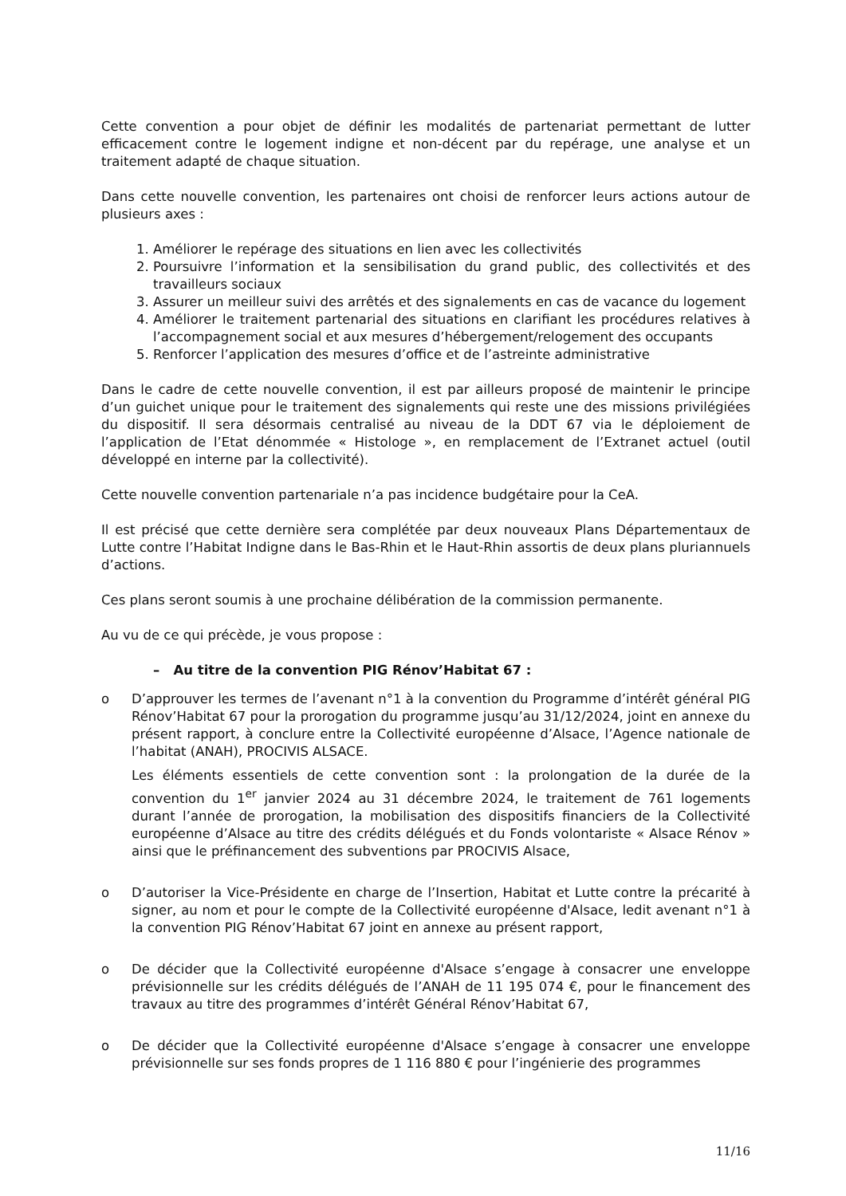Cette convention a pour objet de définir les modalités de partenariat permettant de lutter efficacement contre le logement indigne et non-décent par du repérage, une analyse et un traitement adapté de chaque situation.
Dans cette nouvelle convention, les partenaires ont choisi de renforcer leurs actions autour de plusieurs axes :
1. Améliorer le repérage des situations en lien avec les collectivités
2. Poursuivre l’information et la sensibilisation du grand public, des collectivités et des travailleurs sociaux
3. Assurer un meilleur suivi des arrêtés et des signalements en cas de vacance du logement
4. Améliorer le traitement partenarial des situations en clarifiant les procédures relatives à l’accompagnement social et aux mesures d’hébergement/relogement des occupants
5. Renforcer l’application des mesures d’office et de l’astreinte administrative
Dans le cadre de cette nouvelle convention, il est par ailleurs proposé de maintenir le principe d’un guichet unique pour le traitement des signalements qui reste une des missions privilégiées du dispositif. Il sera désormais centralisé au niveau de la DDT 67 via le déploiement de l’application de l’Etat dénommée « Histologe », en remplacement de l’Extranet actuel (outil développé en interne par la collectivité).
Cette nouvelle convention partenariale n’a pas incidence budgétaire pour la CeA.
Il est précisé que cette dernière sera complétée par deux nouveaux Plans Départementaux de Lutte contre l’Habitat Indigne dans le Bas-Rhin et le Haut-Rhin assortis de deux plans pluriannuels d’actions.
Ces plans seront soumis à une prochaine délibération de la commission permanente.
Au vu de ce qui précède, je vous propose :
– Au titre de la convention PIG Rénov’Habitat 67 :
o D’approuver les termes de l’avenant n°1 à la convention du Programme d’intérêt général PIG Rénov’Habitat 67 pour la prorogation du programme jusqu’au 31/12/2024, joint en annexe du présent rapport, à conclure entre la Collectivité européenne d’Alsace, l’Agence nationale de l’habitat (ANAH), PROCIVIS ALSACE.
Les éléments essentiels de cette convention sont : la prolongation de la durée de la convention du 1<sup>er</sup> janvier 2024 au 31 décembre 2024, le traitement de 761 logements durant l’année de prorogation, la mobilisation des dispositifs financiers de la Collectivité européenne d’Alsace au titre des crédits délégués et du Fonds volontariste « Alsace Rénov » ainsi que le préfinancement des subventions par PROCIVIS Alsace,
o D’autoriser la Vice-Présidente en charge de l’Insertion, Habitat et Lutte contre la précarité à signer, au nom et pour le compte de la Collectivité européenne d'Alsace, ledit avenant n°1 à la convention PIG Rénov’Habitat 67 joint en annexe au présent rapport,
o De décider que la Collectivité européenne d'Alsace s’engage à consacrer une enveloppe prévisionnelle sur les crédits délégués de l’ANAH de 11 195 074 €, pour le financement des travaux au titre des programmes d’intérêt Général Rénov’Habitat 67,
o De décider que la Collectivité européenne d'Alsace s’engage à consacrer une enveloppe prévisionnelle sur ses fonds propres de 1 116 880 € pour l’ingénierie des programmes
11/16